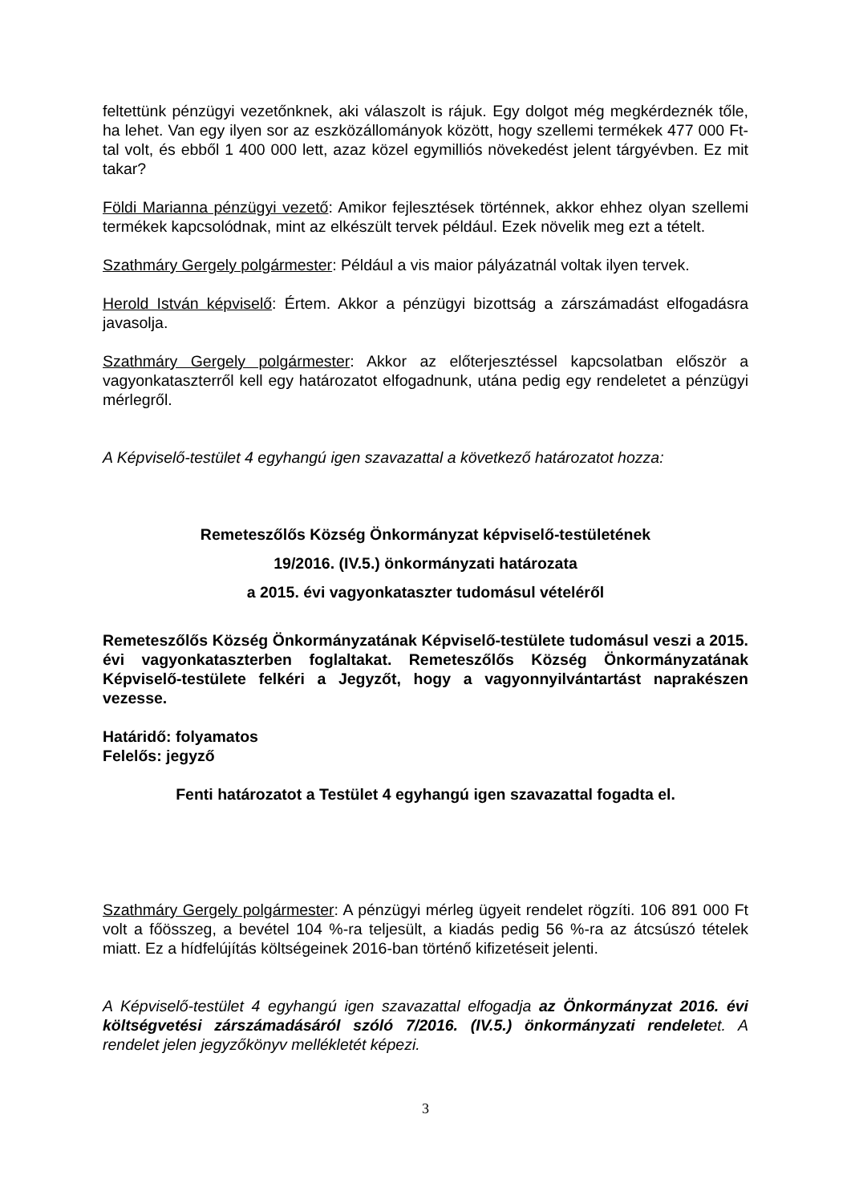feltettünk pénzügyi vezetőnknek, aki válaszolt is rájuk. Egy dolgot még megkérdeznék tőle, ha lehet. Van egy ilyen sor az eszközállományok között, hogy szellemi termékek 477 000 Ft-tal volt, és ebből 1 400 000 lett, azaz közel egymilliós növekedést jelent tárgyévben. Ez mit takar?
Földi Marianna pénzügyi vezető: Amikor fejlesztések történnek, akkor ehhez olyan szellemi termékek kapcsolódnak, mint az elkészült tervek például. Ezek növelik meg ezt a tételt.
Szathmáry Gergely polgármester: Például a vis maior pályázatnál voltak ilyen tervek.
Herold István képviselő: Értem. Akkor a pénzügyi bizottság a zárszámadást elfogadásra javasolja.
Szathmáry Gergely polgármester: Akkor az előterjesztéssel kapcsolatban először a vagyonkataszterről kell egy határozatot elfogadnunk, utána pedig egy rendeletet a pénzügyi mérlegről.
A Képviselő-testület 4 egyhangú igen szavazattal a következő határozatot hozza:
Remeteszőlős Község Önkormányzat képviselő-testületének
19/2016. (IV.5.) önkormányzati határozata
a 2015. évi vagyonkataszter tudomásul vételéről
Remeteszőlős Község Önkormányzatának Képviselő-testülete tudomásul veszi a 2015. évi vagyonkataszterben foglaltakat. Remeteszőlős Község Önkormányzatának Képviselő-testülete felkéri a Jegyzőt, hogy a vagyonnyilvántartást naprakészen vezesse.
Határidő: folyamatos
Felelős: jegyző
Fenti határozatot a Testület 4 egyhangú igen szavazattal fogadta el.
Szathmáry Gergely polgármester: A pénzügyi mérleg ügyeit rendelet rögzíti. 106 891 000 Ft volt a főösszeg, a bevétel 104 %-ra teljesült, a kiadás pedig 56 %-ra az átcsúszó tételek miatt. Ez a hídfelújítás költségeinek 2016-ban történő kifizetéseit jelenti.
A Képviselő-testület 4 egyhangú igen szavazattal elfogadja az Önkormányzat 2016. évi költségvetési zárszámadásáról szóló 7/2016. (IV.5.) önkormányzati rendeletet. A rendelet jelen jegyzőkönyv mellékletét képezi.
3